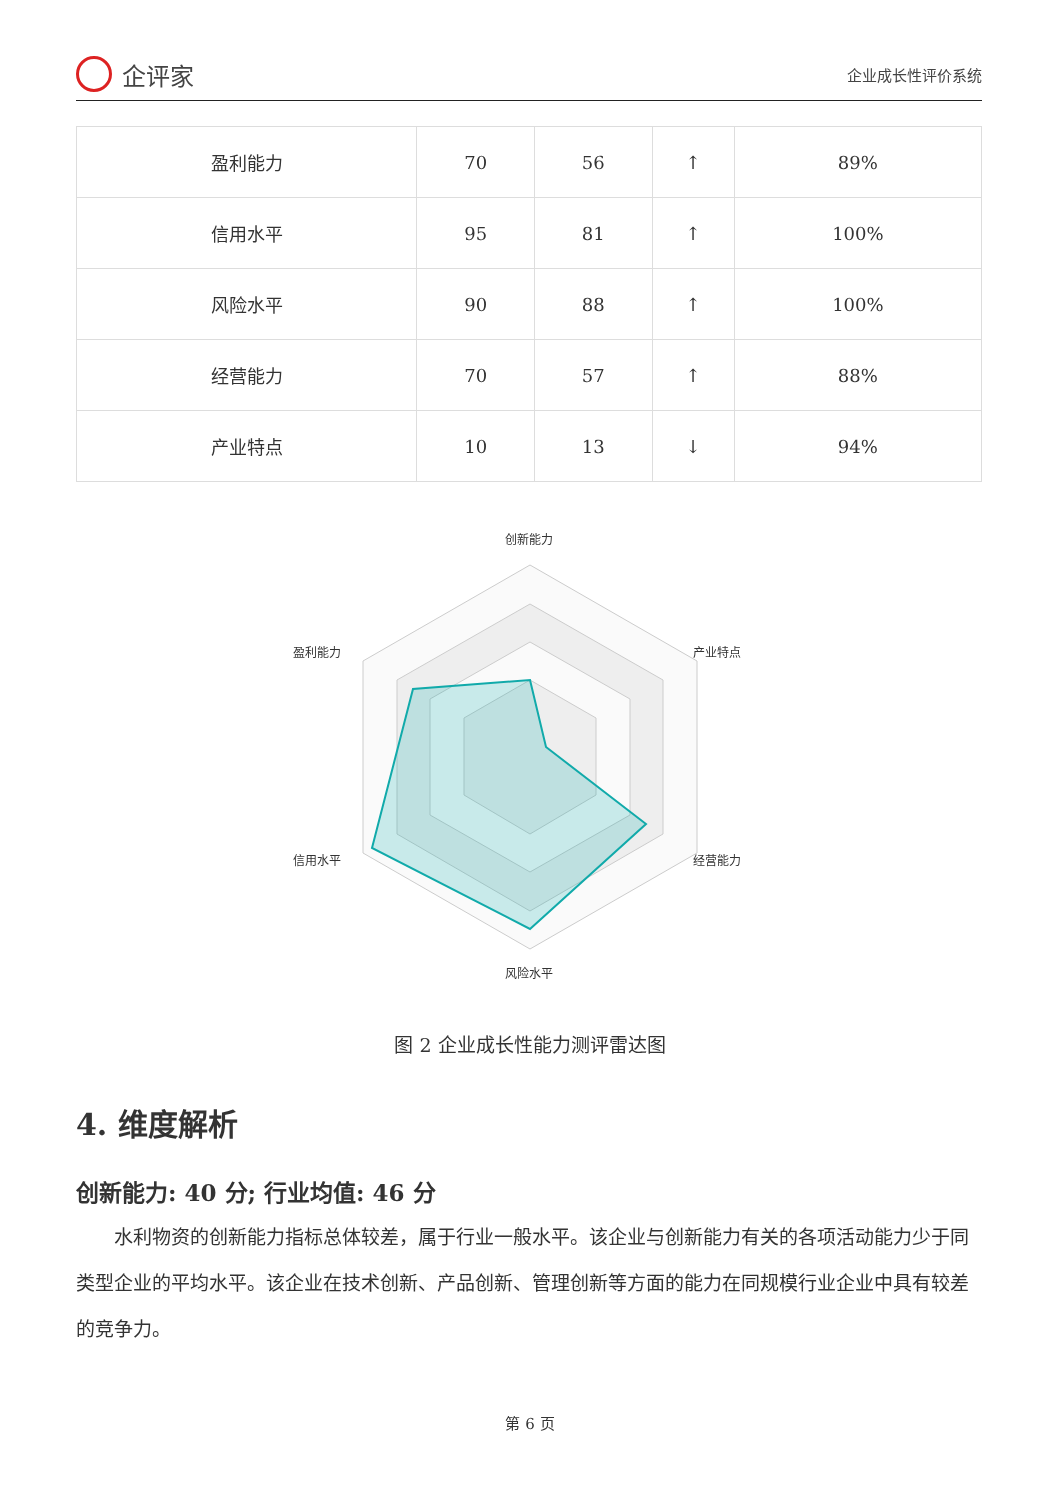企评家
企业成长性评价系统
| 盈利能力 | 70 | 56 | ↑ | 89% |
| 信用水平 | 95 | 81 | ↑ | 100% |
| 风险水平 | 90 | 88 | ↑ | 100% |
| 经营能力 | 70 | 57 | ↑ | 88% |
| 产业特点 | 10 | 13 | ↓ | 94% |
创新能力
产业特点
经营能力
风险水平
信用水平
盈利能力
图 2 企业成长性能力测评雷达图
4. 维度解析
创新能力: 40 分; 行业均值: 46 分
水利物资的创新能力指标总体较差，属于行业一般水平。该企业与创新能力有关的各项活动能力少于同类型企业的平均水平。该企业在技术创新、产品创新、管理创新等方面的能力在同规模行业企业中具有较差的竞争力。
第 6 页